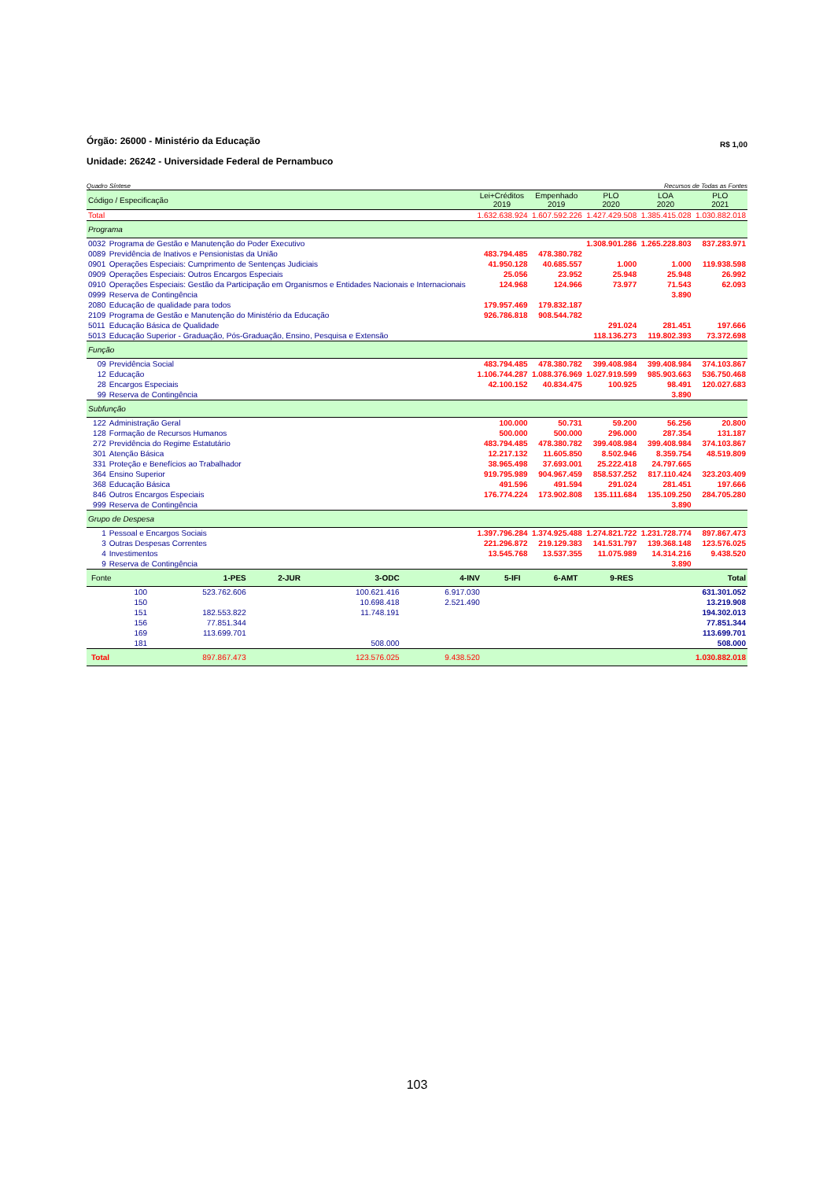Órgão: 26000 - Ministério da Educação
R$ 1,00
Unidade: 26242 - Universidade Federal de Pernambuco
Quadro Síntese Recursos de Todas as Fontes
| Código / Especificação | | Lei+Créditos 2019 | Empenhado 2019 | PLO 2020 | LOA 2020 | PLO 2021 |
| --- | --- | --- | --- | --- | --- | --- |
| Total | | 1.632.638.924 | 1.607.592.226 | 1.427.429.508 | 1.385.415.028 | 1.030.882.018 |
| Programa | | | | | | |
| 0032 | Programa de Gestão e Manutenção do Poder Executivo | | | 1.308.901.286 | 1.265.228.803 | 837.283.971 |
| 0089 | Previdência de Inativos e Pensionistas da União | 483.794.485 | 478.380.782 | | | |
| 0901 | Operações Especiais: Cumprimento de Sentenças Judiciais | 41.950.128 | 40.685.557 | 1.000 | 1.000 | 119.938.598 |
| 0909 | Operações Especiais: Outros Encargos Especiais | 25.056 | 23.952 | 25.948 | 25.948 | 26.992 |
| 0910 | Operações Especiais: Gestão da Participação em Organismos e Entidades Nacionais e Internacionais | 124.968 | 124.966 | 73.977 | 71.543 | 62.093 |
| 0999 | Reserva de Contingência | | | | 3.890 | |
| 2080 | Educação de qualidade para todos | 179.957.469 | 179.832.187 | | | |
| 2109 | Programa de Gestão e Manutenção do Ministério da Educação | 926.786.818 | 908.544.782 | | | |
| 5011 | Educação Básica de Qualidade | | | 291.024 | 281.451 | 197.666 |
| 5013 | Educação Superior - Graduação, Pós-Graduação, Ensino, Pesquisa e Extensão | | | 118.136.273 | 119.802.393 | 73.372.698 |
| Função | | | | | | |
| 09 | Previdência Social | 483.794.485 | 478.380.782 | 399.408.984 | 399.408.984 | 374.103.867 |
| 12 | Educação | 1.106.744.287 | 1.088.376.969 | 1.027.919.599 | 985.903.663 | 536.750.468 |
| 28 | Encargos Especiais | 42.100.152 | 40.834.475 | 100.925 | 98.491 | 120.027.683 |
| 99 | Reserva de Contingência | | | | 3.890 | |
| Subfunção | | | | | | |
| 122 | Administração Geral | 100.000 | 50.731 | 59.200 | 56.256 | 20.800 |
| 128 | Formação de Recursos Humanos | 500.000 | 500.000 | 296.000 | 287.354 | 131.187 |
| 272 | Previdência do Regime Estatutário | 483.794.485 | 478.380.782 | 399.408.984 | 399.408.984 | 374.103.867 |
| 301 | Atenção Básica | 12.217.132 | 11.605.850 | 8.502.946 | 8.359.754 | 48.519.809 |
| 331 | Proteção e Benefícios ao Trabalhador | 38.965.498 | 37.693.001 | 25.222.418 | 24.797.665 | |
| 364 | Ensino Superior | 919.795.989 | 904.967.459 | 858.537.252 | 817.110.424 | 323.203.409 |
| 368 | Educação Básica | 491.596 | 491.594 | 291.024 | 281.451 | 197.666 |
| 846 | Outros Encargos Especiais | 176.774.224 | 173.902.808 | 135.111.684 | 135.109.250 | 284.705.280 |
| 999 | Reserva de Contingência | | | | 3.890 | |
| Grupo de Despesa | | | | | | |
| 1 | Pessoal e Encargos Sociais | 1.397.796.284 | 1.374.925.488 | 1.274.821.722 | 1.231.728.774 | 897.867.473 |
| 3 | Outras Despesas Correntes | 221.296.872 | 219.129.383 | 141.531.797 | 139.368.148 | 123.576.025 |
| 4 | Investimentos | 13.545.768 | 13.537.355 | 11.075.989 | 14.314.216 | 9.438.520 |
| 9 | Reserva de Contingência | | | | 3.890 | |
| Fonte | 1-PES | 2-JUR | 3-ODC | 4-INV | 5-IFI | 6-AMT | 9-RES | Total |
| 100 | 523.762.606 | | 100.621.416 | 6.917.030 | | | | 631.301.052 |
| 150 | | | 10.698.418 | 2.521.490 | | | | 13.219.908 |
| 151 | 182.553.822 | | 11.748.191 | | | | | 194.302.013 |
| 156 | 77.851.344 | | | | | | | 77.851.344 |
| 169 | 113.699.701 | | | | | | | 113.699.701 |
| 181 | | | 508.000 | | | | | 508.000 |
| Total | 897.867.473 | | 123.576.025 | 9.438.520 | | | | 1.030.882.018 |
103